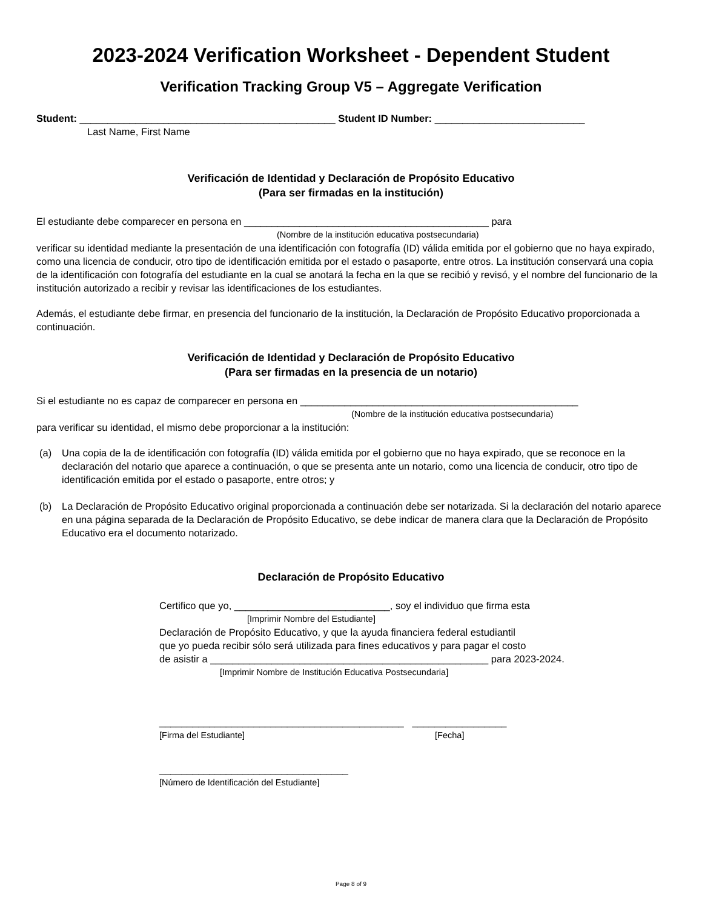2023-2024 Verification Worksheet - Dependent Student
Verification Tracking Group V5 – Aggregate Verification
Student: ______________________________________________ Student ID Number: ___________________________
Last Name, First Name
Verificación de Identidad y Declaración de Propósito Educativo
(Para ser firmadas en la institución)
El estudiante debe comparecer en persona en ____________________________________________ para
(Nombre de la institución educativa postsecundaria)
verificar su identidad mediante la presentación de una identificación con fotografía (ID) válida emitida por el gobierno que no haya expirado, como una licencia de conducir, otro tipo de identificación emitida por el estado o pasaporte, entre otros. La institución conservará una copia de la identificación con fotografía del estudiante en la cual se anotará la fecha en la que se recibió y revisó, y el nombre del funcionario de la institución autorizado a recibir y revisar las identificaciones de los estudiantes.
Además, el estudiante debe firmar, en presencia del funcionario de la institución, la Declaración de Propósito Educativo proporcionada a continuación.
Verificación de Identidad y Declaración de Propósito Educativo
(Para ser firmadas en la presencia de un notario)
Si el estudiante no es capaz de comparecer en persona en __________________________________________________
(Nombre de la institución educativa postsecundaria)
para verificar su identidad, el mismo debe proporcionar a la institución:
(a) Una copia de la de identificación con fotografía (ID) válida emitida por el gobierno que no haya expirado, que se reconoce en la declaración del notario que aparece a continuación, o que se presenta ante un notario, como una licencia de conducir, otro tipo de identificación emitida por el estado o pasaporte, entre otros; y
(b) La Declaración de Propósito Educativo original proporcionada a continuación debe ser notarizada. Si la declaración del notario aparece en una página separada de la Declaración de Propósito Educativo, se debe indicar de manera clara que la Declaración de Propósito Educativo era el documento notarizado.
Declaración de Propósito Educativo
Certifico que yo, ____________________________, soy el individuo que firma esta
[Imprimir Nombre del Estudiante]
Declaración de Propósito Educativo, y que la ayuda financiera federal estudiantil
que yo pueda recibir sólo será utilizada para fines educativos y para pagar el costo
de asistir a __________________________________________________ para 2023-2024.
[Imprimir Nombre de Institución Educativa Postsecundaria]
____________________________________________ _________________
[Firma del Estudiante] [Fecha]
__________________________________
[Número de Identificación del Estudiante]
Page 8 of 9